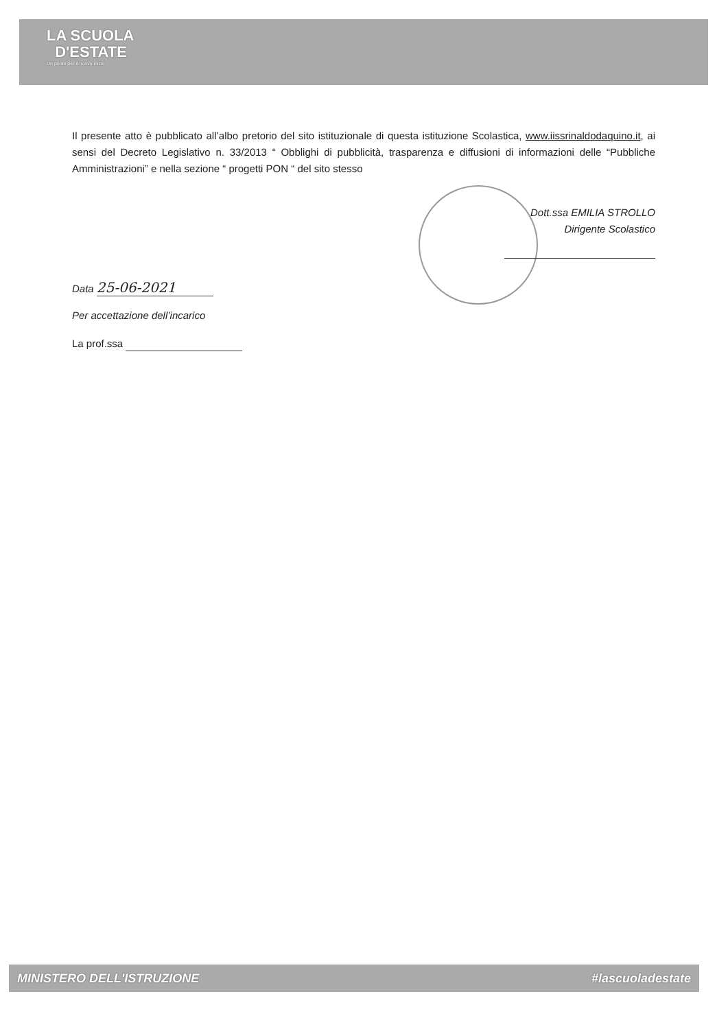LA SCUOLA
D'ESTATE
Un ponte per il nuovo inizio
Il presente atto è pubblicato all’albo pretorio del sito istituzionale di questa istituzione Scolastica, www.iissrinaldodaquino.it, ai sensi del Decreto Legislativo n. 33/2013 “ Obblighi di pubblicità, trasparenza e diffusioni di informazioni delle “Pubbliche Amministrazioni” e nella sezione “ progetti PON “ del sito stesso
Dott.ssa EMILIA STROLLO
Dirigente Scolastico
Data 25-06-2021
Per accettazione dell’incarico
La prof.ssa
MINISTERO DELL'ISTRUZIONE #lascuoladestate